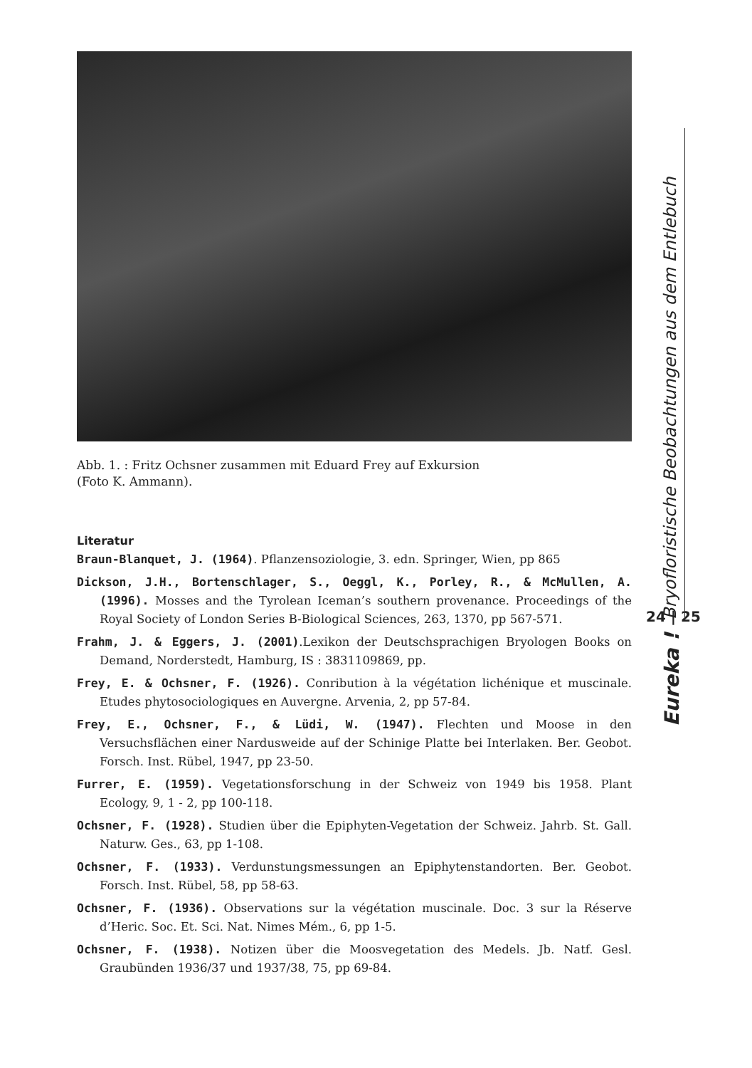Abb. 1. : Fritz Ochsner zusammen mit Eduard Frey auf Exkursion
(Foto K. Ammann).
Literatur
Braun-Blanquet, J. (1964). Pflanzensoziologie, 3. edn. Springer, Wien, pp 865
Dickson, J.H., Bortenschlager, S., Oeggl, K., Porley, R., & McMullen, A. (1996). Mosses and the Tyrolean Iceman’s southern provenance. Proceedings of the Royal Society of London Series B-Biological Sciences, 263, 1370, pp 567-571.
Frahm, J. & Eggers, J. (2001).Lexikon der Deutschsprachigen Bryologen Books on Demand, Norderstedt, Hamburg, IS : 3831109869, pp.
Frey, E. & Ochsner, F. (1926). Conribution à la végétation lichénique et muscinale. Etudes phytosociologiques en Auvergne. Arvenia, 2, pp 57-84.
Frey, E., Ochsner, F., & Lüdi, W. (1947). Flechten und Moose in den Versuchsflächen einer Nardusweide auf der Schinige Platte bei Interlaken. Ber. Geobot. Forsch. Inst. Rübel, 1947, pp 23-50.
Furrer, E. (1959). Vegetationsforschung in der Schweiz von 1949 bis 1958. Plant Ecology, 9, 1 - 2, pp 100-118.
Ochsner, F. (1928). Studien über die Epiphyten-Vegetation der Schweiz. Jahrb. St. Gall. Naturw. Ges., 63, pp 1-108.
Ochsner, F. (1933). Verdunstungsmessungen an Epiphytenstandorten. Ber. Geobot. Forsch. Inst. Rübel, 58, pp 58-63.
Ochsner, F. (1936). Observations sur la végétation muscinale. Doc. 3 sur la Réserve d’Heric. Soc. Et. Sci. Nat. Nimes Mém., 6, pp 1-5.
Ochsner, F. (1938). Notizen über die Moosvegetation des Medels. Jb. Natf. Gesl. Graubünden 1936/37 und 1937/38, 75, pp 69-84.
Bryofloristische Beobachtungen aus dem Entlebuch
24 | 25
Eureka !